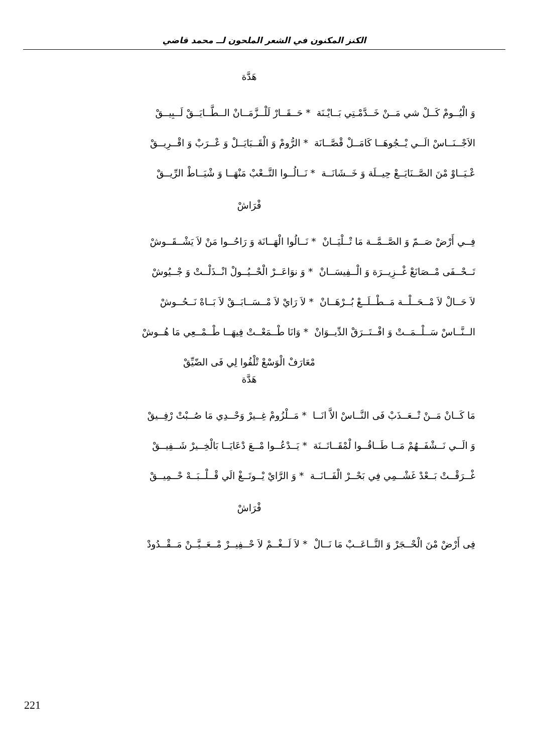الكنز المكنون في الشعر الملحون لــ محمد قاضي
هَدَّة
وَ الْيُــومْ كَــلْ شي مَــنْ خَــدَّمْـتِي بَــايْـنَة * حَــقَــارْ لَلْــزَّمَــانْ الــطَّــايَــقْ لَــبِيــقْ
الاَجْــنَــاسْ الَــي يْــجُوهَــا كَامَــلْ قْصَّــانَة * الرُّومْ وَ الْقَــبَايَــلْ وَ عْــرَبْ وَ اقْــرِيــقْ
عْـيَــاوْ مْنَ الصَّــنَايَــعْ حِيــلَة وَ خَــشَانَــة * نَــالُــوا التَّــعْبْ مَنْهَــا وَ شْيَــاطْ الرِّيــقْ
فْرَاشْ
فِــي أَرْضْ صَــمّ وَ الصَّــمَّــة مَا تْــلْيَــانْ * نَــالُوا الْهَــانَة وَ رَاحُــوا مَنْ لاَ يَشْــقَــوشْ
تَــحْــفَى مْــصَانَعْ غْــزِيــرَة وَ الْــفِيسَــانْ * وَ نوَاعَــرْ الْحْــيُــولْ انْــذَلْــتْ وَ جْــيُوشْ
لاَ حَــالْ لاَ مْــحَــلْــة مَــطْــلَــعْ بُــرْهَــانْ * لاَ رَايْ لاَ مْــسَــابَــقْ لاَ بَــاهْ نَــحُــوشْ
الــنَّــاسْ سَــلْــمَــتْ وَ افْــتَــرَقْ الدِّيــوَانْ * وَانَا طْــمَعْــتْ فِيهَــا طْــمْــعِي مَا هُــوشْ
مْعَارَفْ الْوَسْعْ تْلْفُوا لِي فَى الضّيِّقْ
هَدَّة
مَا كَــانْ مَــنْ تْــعَــذَبْ فَى النَّــاسْ الاَّ انَــا * مَــلْزُومْ غِــيرْ وَحْــدِي مَا صُــبْتْ رْفِــيقْ
وَ الَــي نَــشْفَــهُمْ مَــا طَــاقُــوا لْمْقَــاتَــنَة * يَــدْعُــوا مْــعَ دْعَايَــا بَالْخِــيرْ شَــفِيــقْ
غْــرَقْــتْ بَــعْدْ غَشْــمِي فِي بَحْــرْ الْفَــانَــة * وَ الرَّايْ يْــوتَــغْ الَي قْــلْــبَــهْ حْــمِيــقْ
فْرَاشْ
فِى أَرْضْ مْنَ الْحْــجَرْ وَ التَّــاعَــبْ مَا نَــالْ * لاَ لَــغْــمْ لاَ حْــفِيــرْ مْــعَــيَّــنْ مَــقْــدُودْ
221